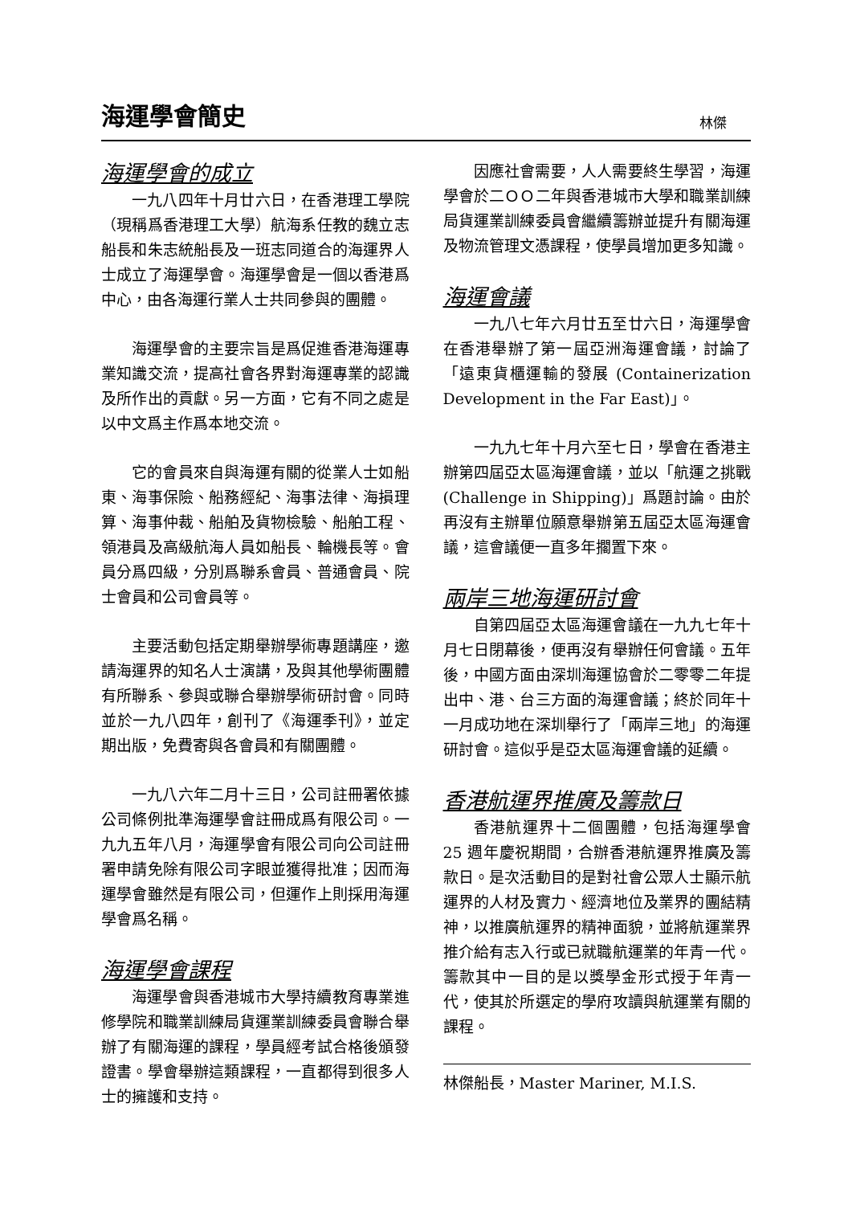海運學會簡史
林傑
海運學會的成立
一九八四年十月廿六日，在香港理工學院（現稱爲香港理工大學）航海系任教的魏立志船長和朱志統船長及一班志同道合的海運界人士成立了海運學會。海運學會是一個以香港爲中心，由各海運行業人士共同參與的團體。
海運學會的主要宗旨是爲促進香港海運專業知識交流，提高社會各界對海運專業的認識及所作出的貢獻。另一方面，它有不同之處是以中文爲主作爲本地交流。
它的會員來自與海運有關的從業人士如船東、海事保險、船務經紀、海事法律、海損理算、海事仲裁、船舶及貨物檢驗、船舶工程、領港員及高級航海人員如船長、輪機長等。會員分爲四級，分別爲聯系會員、普通會員、院士會員和公司會員等。
主要活動包括定期舉辦學術專題講座，邀請海運界的知名人士演講，及與其他學術團體有所聯系、參與或聯合舉辦學術研討會。同時並於一九八四年，創刊了《海運季刊》，並定期出版，免費寄與各會員和有關團體。
一九八六年二月十三日，公司註冊署依據公司條例批準海運學會註冊成爲有限公司。一九九五年八月，海運學會有限公司向公司註冊署申請免除有限公司字眼並獲得批准；因而海運學會雖然是有限公司，但運作上則採用海運學會爲名稱。
海運學會課程
海運學會與香港城市大學持續教育專業進修學院和職業訓練局貨運業訓練委員會聯合舉辦了有關海運的課程，學員經考試合格後頒發證書。學會舉辦這類課程，一直都得到很多人士的擁護和支持。
因應社會需要，人人需要終生學習，海運學會於二ＯＯ二年與香港城市大學和職業訓練局貨運業訓練委員會繼續籌辦並提升有關海運及物流管理文憑課程，使學員增加更多知識。
海運會議
一九八七年六月廿五至廿六日，海運學會在香港舉辦了第一屆亞洲海運會議，討論了「遠東貨櫃運輸的發展 (Containerization Development in the Far East)」。
一九九七年十月六至七日，學會在香港主辦第四屆亞太區海運會議，並以「航運之挑戰 (Challenge in Shipping)」爲題討論。由於再沒有主辦單位願意舉辦第五屆亞太區海運會議，這會議便一直多年擱置下來。
兩岸三地海運研討會
自第四屆亞太區海運會議在一九九七年十月七日閉幕後，便再沒有舉辦任何會議。五年後，中國方面由深圳海運協會於二零零二年提出中、港、台三方面的海運會議；終於同年十一月成功地在深圳舉行了「兩岸三地」的海運研討會。這似乎是亞太區海運會議的延續。
香港航運界推廣及籌款日
香港航運界十二個團體，包括海運學會 25 週年慶祝期間，合辦香港航運界推廣及籌款日。是次活動目的是對社會公眾人士顯示航運界的人材及實力、經濟地位及業界的團結精神，以推廣航運界的精神面貌，並將航運業界推介給有志入行或已就職航運業的年青一代。籌款其中一目的是以獎學金形式授于年青一代，使其於所選定的學府攻讀與航運業有關的課程。
林傑船長，Master Mariner, M.I.S.